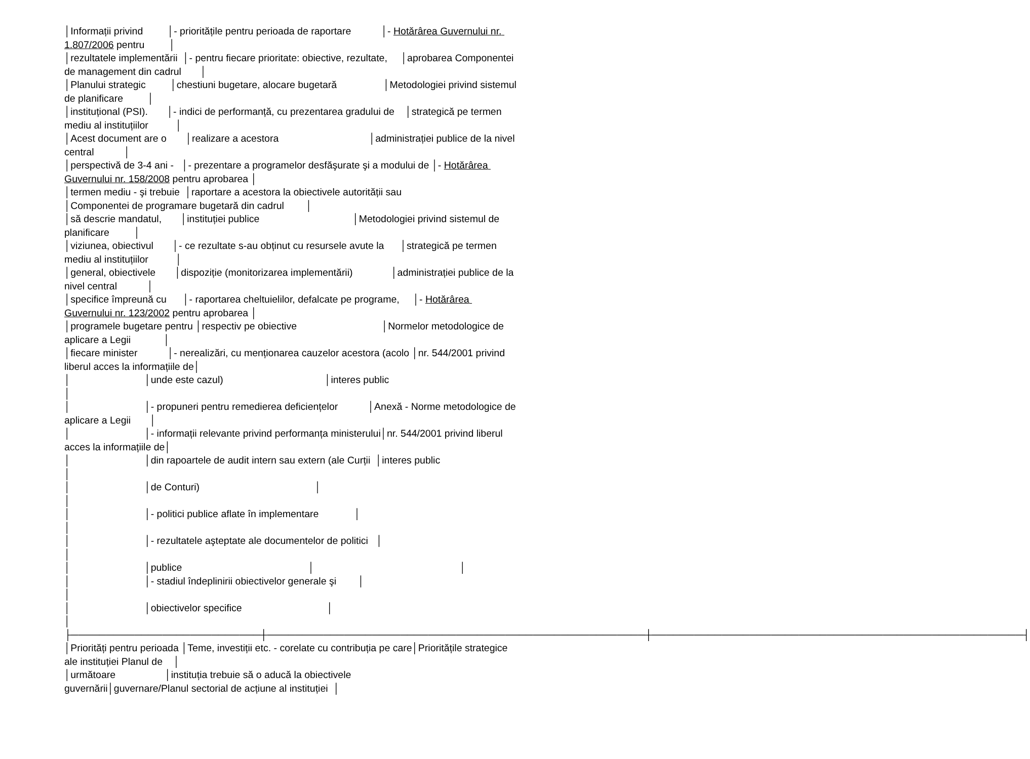│Informații privind │- prioritățile pentru perioada de raportare │- Hotărârea Guvernului nr. 1.807/2006 pentru │ │rezultatele implementării │- pentru fiecare prioritate: obiective, rezultate, │aprobarea Componentei de management din cadrul │ │Planului strategic │chestiuni bugetare, alocare bugetară │Metodologiei privind sistemul de planificare │ │instituțional (PSI). │- indici de performanță, cu prezentarea gradului de │strategică pe termen mediu al instituțiilor │ │Acest document are o │realizare a acestora │administrației publice de la nivel central │ │perspectivă de 3-4 ani - │- prezentare a programelor desfăşurate şi a modului de │- Hotărârea Guvernului nr. 158/2008 pentru aprobarea │ │termen mediu - şi trebuie │raportare a acestora la obiectivele autorității sau │Componentei de programare bugetară din cadrul │ │să descrie mandatul, │instituției publice │Metodologiei privind sistemul de planificare │ │viziunea, obiectivul │- ce rezultate s-au obținut cu resursele avute la │strategică pe termen mediu al instituțiilor │ │general, obiectivele │dispoziție (monitorizarea implementării) │administrației publice de la nivel central │ │specifice împreună cu │- raportarea cheltuielilor, defalcate pe programe, │- Hotărârea Guvernului nr. 123/2002 pentru aprobarea │ │programele bugetare pentru │respectiv pe obiective │Normelor metodologice de aplicare a Legii │ │fiecare minister │- nerealizări, cu menționarea cauzelor acestora (acolo │nr. 544/2001 privind liberul acces la informațiile de│ │ │unde este cazul) │interes public │ │ │- propuneri pentru remedierea deficiențelor │Anexă - Norme metodologice de aplicare a Legii │ │ │- informații relevante privind performanța ministerului│nr. 544/2001 privind liberul acces la informațiile de│ │ │din rapoartele de audit intern sau extern (ale Curții │interes public │ │ │de Conturi) │ │ │ │- politici publice aflate în implementare │ │ │ │- rezultatele aşteptate ale documentelor de politici │ │ │ │publice │ │ │ │- stadiul îndeplinirii obiectivelor generale şi │ │ │ │obiectivelor specifice │ │ ├───────────────────────────┼──────────────────────────────────────────────────────┼─────────────────────────────────────────────────────┤ │Priorități pentru perioada │Teme, investiții etc. - corelate cu contribuția pe care│Prioritățile strategice ale instituției Planul de │ │următoare │instituția trebuie să o aducă la obiectivele guvernării│guvernare/Planul sectorial de acțiune al instituției │